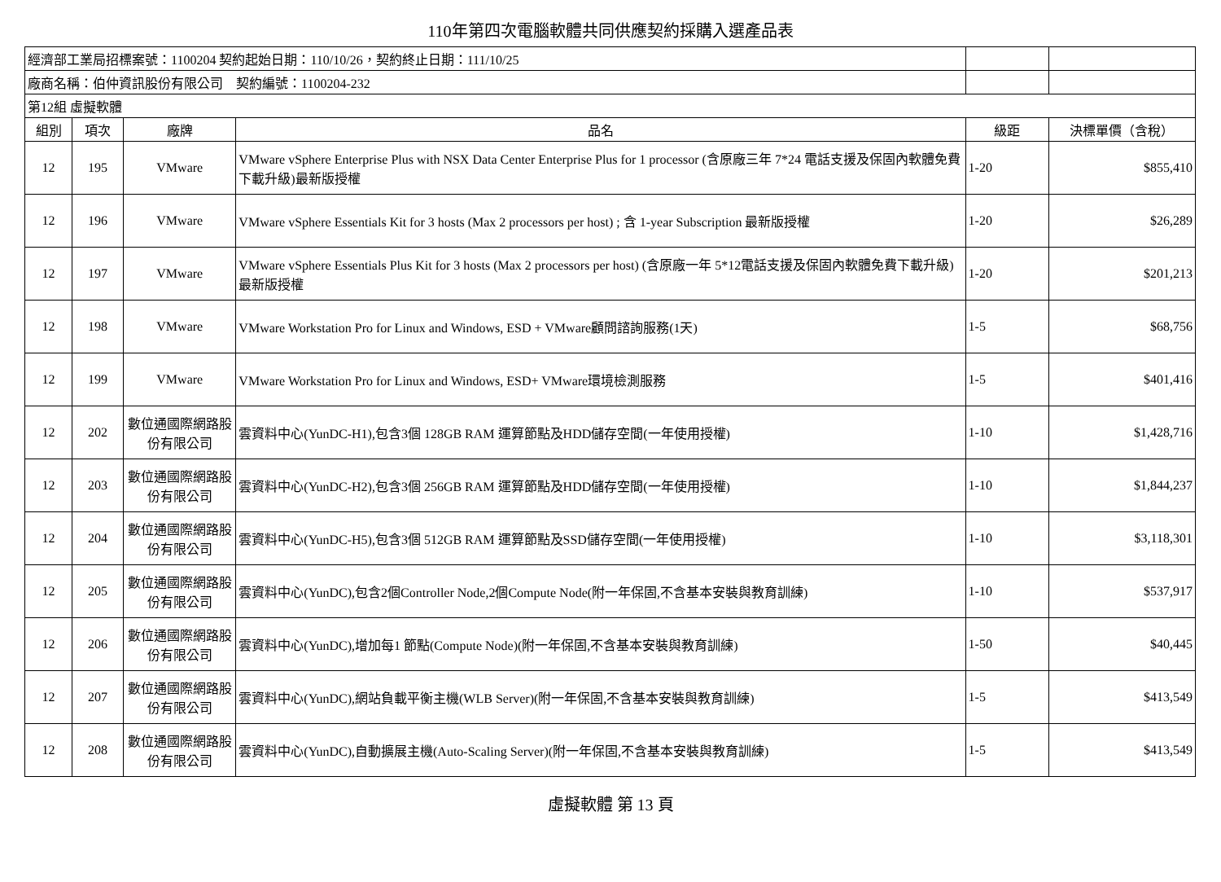110年第四次電腦軟體共同供應契約採購入選產品表
| 經濟部工業局招標案號：1100204 契約起始日期：110/10/26，契約終止日期：111/10/25 | | | | | |
| 廠商名稱：伯仲資訊股份有限公司 契約編號：1100204-232 | | | | | |
| 第12組 虛擬軟體 | | | | | |
| 組別 | 項次 | 廠牌 | 品名 | 級距 | 決標單價（含稅） |
| 12 | 195 | VMware | VMware vSphere Enterprise Plus with NSX Data Center Enterprise Plus for 1 processor (含原廠三年 7*24 電話支援及保固內軟體免費下載升級)最新版授權 | 1-20 | $855,410 |
| 12 | 196 | VMware | VMware vSphere Essentials Kit for 3 hosts (Max 2 processors per host) ; 含 1-year Subscription 最新版授權 | 1-20 | $26,289 |
| 12 | 197 | VMware | VMware vSphere Essentials Plus Kit for 3 hosts (Max 2 processors per host) (含原廠一年 5*12電話支援及保固內軟體免費下載升級)最新版授權 | 1-20 | $201,213 |
| 12 | 198 | VMware | VMware Workstation Pro for Linux and Windows, ESD + VMware顧問諮詢服務(1天) | 1-5 | $68,756 |
| 12 | 199 | VMware | VMware Workstation Pro for Linux and Windows, ESD+ VMware環境檢測服務 | 1-5 | $401,416 |
| 12 | 202 | 數位通國際網路股份有限公司 | 雲資料中心(YunDC-H1),包含3個 128GB RAM 運算節點及HDD儲存空間(一年使用授權) | 1-10 | $1,428,716 |
| 12 | 203 | 數位通國際網路股份有限公司 | 雲資料中心(YunDC-H2),包含3個 256GB RAM 運算節點及HDD儲存空間(一年使用授權) | 1-10 | $1,844,237 |
| 12 | 204 | 數位通國際網路股份有限公司 | 雲資料中心(YunDC-H5),包含3個 512GB RAM 運算節點及SSD儲存空間(一年使用授權) | 1-10 | $3,118,301 |
| 12 | 205 | 數位通國際網路股份有限公司 | 雲資料中心(YunDC),包含2個Controller Node,2個Compute Node(附一年保固,不含基本安裝與教育訓練) | 1-10 | $537,917 |
| 12 | 206 | 數位通國際網路股份有限公司 | 雲資料中心(YunDC),增加每1 節點(Compute Node)(附一年保固,不含基本安裝與教育訓練) | 1-50 | $40,445 |
| 12 | 207 | 數位通國際網路股份有限公司 | 雲資料中心(YunDC),網站負載平衡主機(WLB Server)(附一年保固,不含基本安裝與教育訓練) | 1-5 | $413,549 |
| 12 | 208 | 數位通國際網路股份有限公司 | 雲資料中心(YunDC),自動擴展主機(Auto-Scaling Server)(附一年保固,不含基本安裝與教育訓練) | 1-5 | $413,549 |
虛擬軟體 第 13 頁